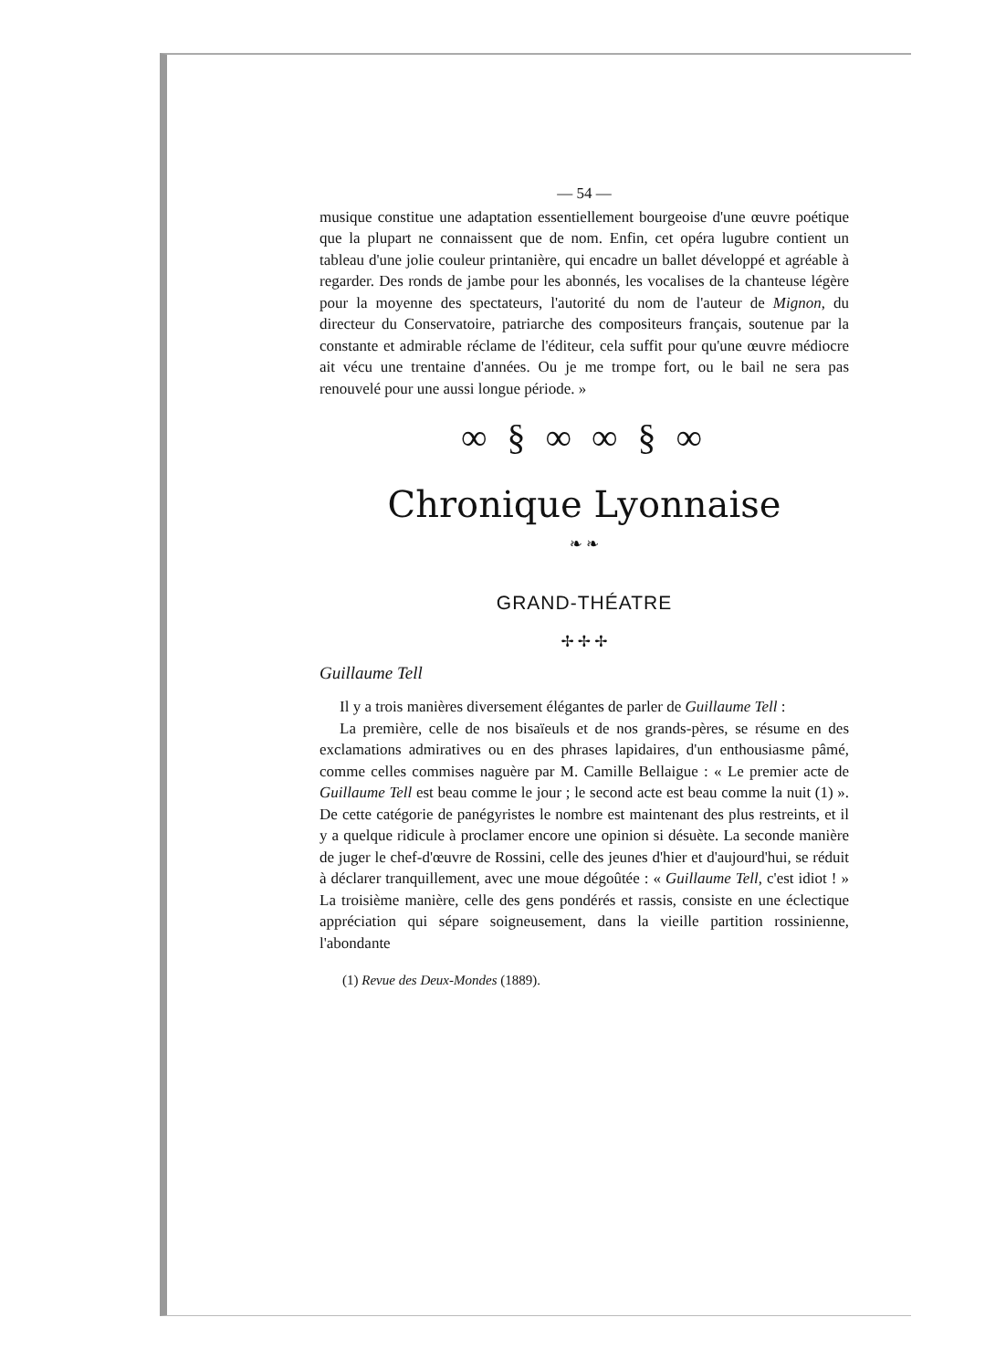— 54 —
musique constitue une adaptation essentiellement bourgeoise d'une œuvre poétique que la plupart ne connaissent que de nom. Enfin, cet opéra lugubre contient un tableau d'une jolie couleur printanière, qui encadre un ballet développé et agréable à regarder. Des ronds de jambe pour les abonnés, les vocalises de la chanteuse légère pour la moyenne des spectateurs, l'autorité du nom de l'auteur de Mignon, du directeur du Conservatoire, patriarche des compositeurs français, soutenue par la constante et admirable réclame de l'éditeur, cela suffit pour qu'une œuvre médiocre ait vécu une trentaine d'années. Ou je me trompe fort, ou le bail ne sera pas renouvelé pour une aussi longue période. »
∞ § ∞ ∞ § ∞
Chronique Lyonnaise
❧ ❧
GRAND-THÉATRE
✢ ✢ ✢
Guillaume Tell
Il y a trois manières diversement élégantes de parler de Guillaume Tell :
La première, celle de nos bisaïeuls et de nos grands-pères, se résume en des exclamations admiratives ou en des phrases lapidaires, d'un enthousiasme pâmé, comme celles commises naguère par M. Camille Bellaigue : « Le premier acte de Guillaume Tell est beau comme le jour ; le second acte est beau comme la nuit (1) ». De cette catégorie de panégyristes le nombre est maintenant des plus restreints, et il y a quelque ridicule à proclamer encore une opinion si désuète. La seconde manière de juger le chef-d'œuvre de Rossini, celle des jeunes d'hier et d'aujourd'hui, se réduit à déclarer tranquillement, avec une moue dégoûtée : « Guillaume Tell, c'est idiot ! » La troisième manière, celle des gens pondérés et rassis, consiste en une éclectique appréciation qui sépare soigneusement, dans la vieille partition rossinienne, l'abondante
(1) Revue des Deux-Mondes (1889).